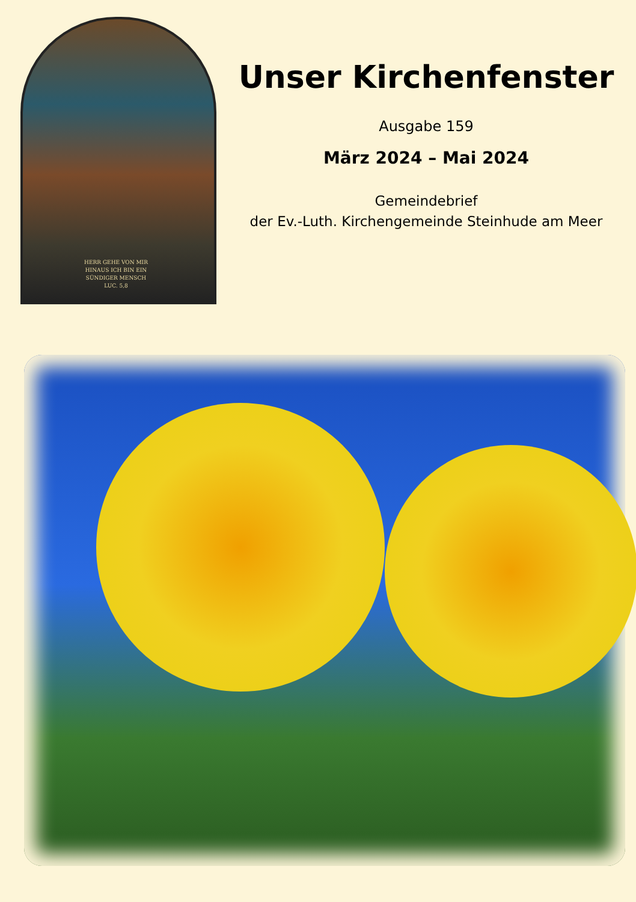HERR GEHE VON MIR HINAUS ICH BIN EIN SÜNDIGER MENSCH
LUC. 5,8
Unser Kirchenfenster
Ausgabe 159
März 2024 – Mai 2024
Gemeindebrief
der Ev.-Luth. Kirchengemeinde Steinhude am Meer